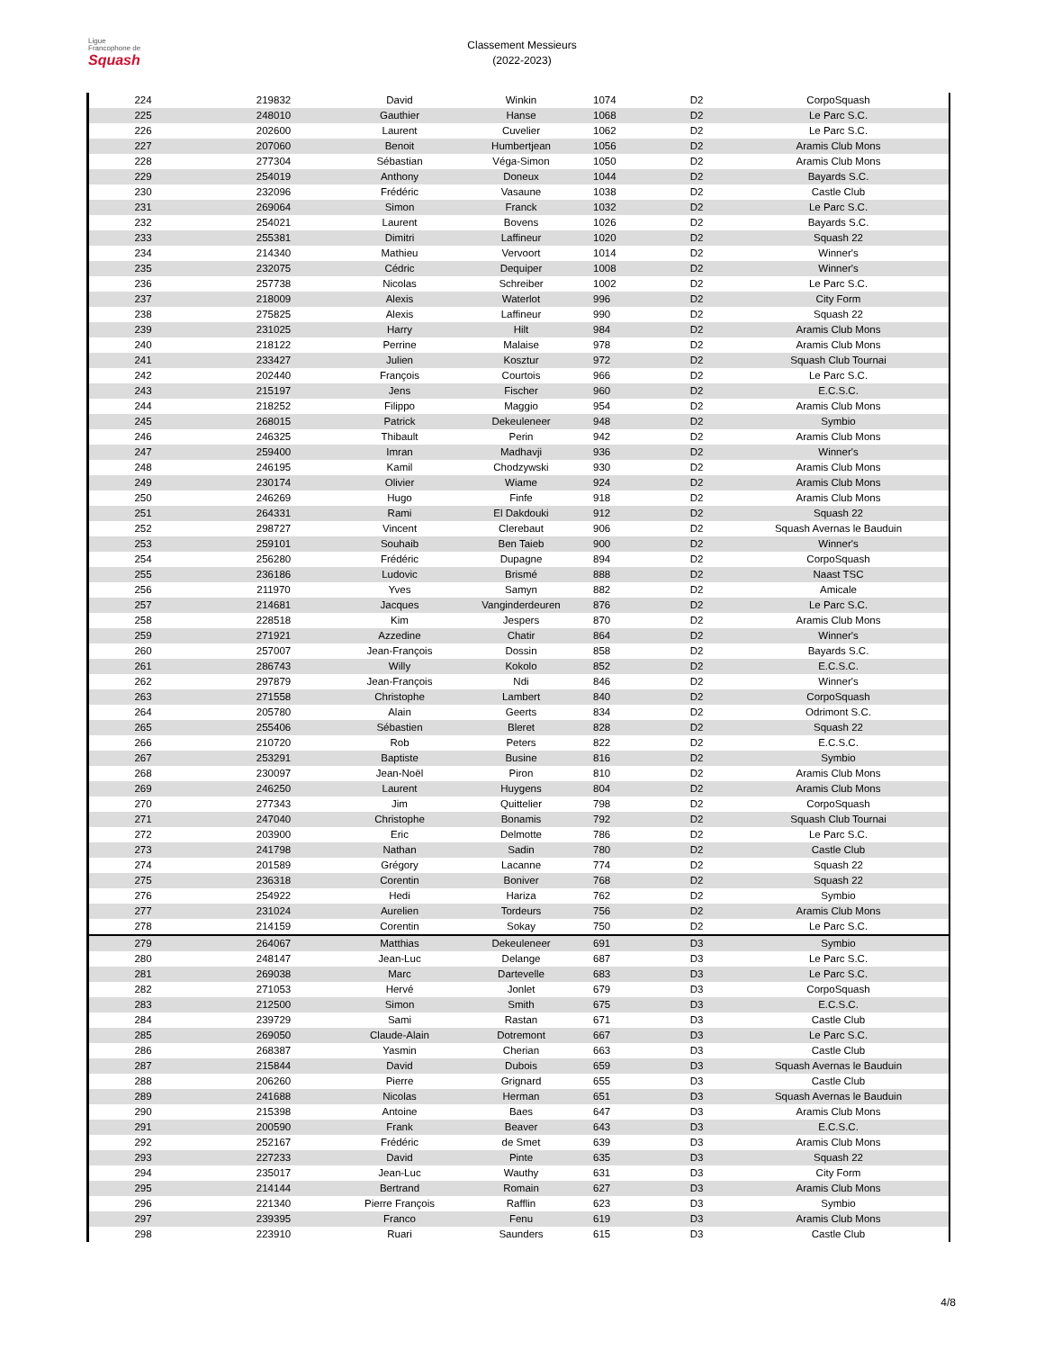Ligue
Francophone de
Squash
Classement Messieurs
(2022-2023)
| 224 | 219832 | David | Winkin | 1074 | D2 | CorpoSquash |
| 225 | 248010 | Gauthier | Hanse | 1068 | D2 | Le Parc S.C. |
| 226 | 202600 | Laurent | Cuvelier | 1062 | D2 | Le Parc S.C. |
| 227 | 207060 | Benoit | Humbertjean | 1056 | D2 | Aramis Club Mons |
| 228 | 277304 | Sébastian | Véga-Simon | 1050 | D2 | Aramis Club Mons |
| 229 | 254019 | Anthony | Doneux | 1044 | D2 | Bayards S.C. |
| 230 | 232096 | Frédéric | Vasaune | 1038 | D2 | Castle Club |
| 231 | 269064 | Simon | Franck | 1032 | D2 | Le Parc S.C. |
| 232 | 254021 | Laurent | Bovens | 1026 | D2 | Bayards S.C. |
| 233 | 255381 | Dimitri | Laffineur | 1020 | D2 | Squash 22 |
| 234 | 214340 | Mathieu | Vervoort | 1014 | D2 | Winner's |
| 235 | 232075 | Cédric | Dequiper | 1008 | D2 | Winner's |
| 236 | 257738 | Nicolas | Schreiber | 1002 | D2 | Le Parc S.C. |
| 237 | 218009 | Alexis | Waterlot | 996 | D2 | City Form |
| 238 | 275825 | Alexis | Laffineur | 990 | D2 | Squash 22 |
| 239 | 231025 | Harry | Hilt | 984 | D2 | Aramis Club Mons |
| 240 | 218122 | Perrine | Malaise | 978 | D2 | Aramis Club Mons |
| 241 | 233427 | Julien | Kosztur | 972 | D2 | Squash Club Tournai |
| 242 | 202440 | François | Courtois | 966 | D2 | Le Parc S.C. |
| 243 | 215197 | Jens | Fischer | 960 | D2 | E.C.S.C. |
| 244 | 218252 | Filippo | Maggio | 954 | D2 | Aramis Club Mons |
| 245 | 268015 | Patrick | Dekeuleneer | 948 | D2 | Symbio |
| 246 | 246325 | Thibault | Perin | 942 | D2 | Aramis Club Mons |
| 247 | 259400 | Imran | Madhavji | 936 | D2 | Winner's |
| 248 | 246195 | Kamil | Chodzywski | 930 | D2 | Aramis Club Mons |
| 249 | 230174 | Olivier | Wiame | 924 | D2 | Aramis Club Mons |
| 250 | 246269 | Hugo | Finfe | 918 | D2 | Aramis Club Mons |
| 251 | 264331 | Rami | El Dakdouki | 912 | D2 | Squash 22 |
| 252 | 298727 | Vincent | Clerebaut | 906 | D2 | Squash Avernas le Bauduin |
| 253 | 259101 | Souhaib | Ben Taieb | 900 | D2 | Winner's |
| 254 | 256280 | Frédéric | Dupagne | 894 | D2 | CorpoSquash |
| 255 | 236186 | Ludovic | Brismé | 888 | D2 | Naast TSC |
| 256 | 211970 | Yves | Samyn | 882 | D2 | Amicale |
| 257 | 214681 | Jacques | Vanginderdeuren | 876 | D2 | Le Parc S.C. |
| 258 | 228518 | Kim | Jespers | 870 | D2 | Aramis Club Mons |
| 259 | 271921 | Azzedine | Chatir | 864 | D2 | Winner's |
| 260 | 257007 | Jean-François | Dossin | 858 | D2 | Bayards S.C. |
| 261 | 286743 | Willy | Kokolo | 852 | D2 | E.C.S.C. |
| 262 | 297879 | Jean-François | Ndi | 846 | D2 | Winner's |
| 263 | 271558 | Christophe | Lambert | 840 | D2 | CorpoSquash |
| 264 | 205780 | Alain | Geerts | 834 | D2 | Odrimont S.C. |
| 265 | 255406 | Sébastien | Bleret | 828 | D2 | Squash 22 |
| 266 | 210720 | Rob | Peters | 822 | D2 | E.C.S.C. |
| 267 | 253291 | Baptiste | Busine | 816 | D2 | Symbio |
| 268 | 230097 | Jean-Noël | Piron | 810 | D2 | Aramis Club Mons |
| 269 | 246250 | Laurent | Huygens | 804 | D2 | Aramis Club Mons |
| 270 | 277343 | Jim | Quittelier | 798 | D2 | CorpoSquash |
| 271 | 247040 | Christophe | Bonamis | 792 | D2 | Squash Club Tournai |
| 272 | 203900 | Eric | Delmotte | 786 | D2 | Le Parc S.C. |
| 273 | 241798 | Nathan | Sadin | 780 | D2 | Castle Club |
| 274 | 201589 | Grégory | Lacanne | 774 | D2 | Squash 22 |
| 275 | 236318 | Corentin | Boniver | 768 | D2 | Squash 22 |
| 276 | 254922 | Hedi | Hariza | 762 | D2 | Symbio |
| 277 | 231024 | Aurelien | Tordeurs | 756 | D2 | Aramis Club Mons |
| 278 | 214159 | Corentin | Sokay | 750 | D2 | Le Parc S.C. |
| 279 | 264067 | Matthias | Dekeuleneer | 691 | D3 | Symbio |
| 280 | 248147 | Jean-Luc | Delange | 687 | D3 | Le Parc S.C. |
| 281 | 269038 | Marc | Dartevelle | 683 | D3 | Le Parc S.C. |
| 282 | 271053 | Hervé | Jonlet | 679 | D3 | CorpoSquash |
| 283 | 212500 | Simon | Smith | 675 | D3 | E.C.S.C. |
| 284 | 239729 | Sami | Rastan | 671 | D3 | Castle Club |
| 285 | 269050 | Claude-Alain | Dotremont | 667 | D3 | Le Parc S.C. |
| 286 | 268387 | Yasmin | Cherian | 663 | D3 | Castle Club |
| 287 | 215844 | David | Dubois | 659 | D3 | Squash Avernas le Bauduin |
| 288 | 206260 | Pierre | Grignard | 655 | D3 | Castle Club |
| 289 | 241688 | Nicolas | Herman | 651 | D3 | Squash Avernas le Bauduin |
| 290 | 215398 | Antoine | Baes | 647 | D3 | Aramis Club Mons |
| 291 | 200590 | Frank | Beaver | 643 | D3 | E.C.S.C. |
| 292 | 252167 | Frédéric | de Smet | 639 | D3 | Aramis Club Mons |
| 293 | 227233 | David | Pinte | 635 | D3 | Squash 22 |
| 294 | 235017 | Jean-Luc | Wauthy | 631 | D3 | City Form |
| 295 | 214144 | Bertrand | Romain | 627 | D3 | Aramis Club Mons |
| 296 | 221340 | Pierre François | Rafflin | 623 | D3 | Symbio |
| 297 | 239395 | Franco | Fenu | 619 | D3 | Aramis Club Mons |
| 298 | 223910 | Ruari | Saunders | 615 | D3 | Castle Club |
4/8